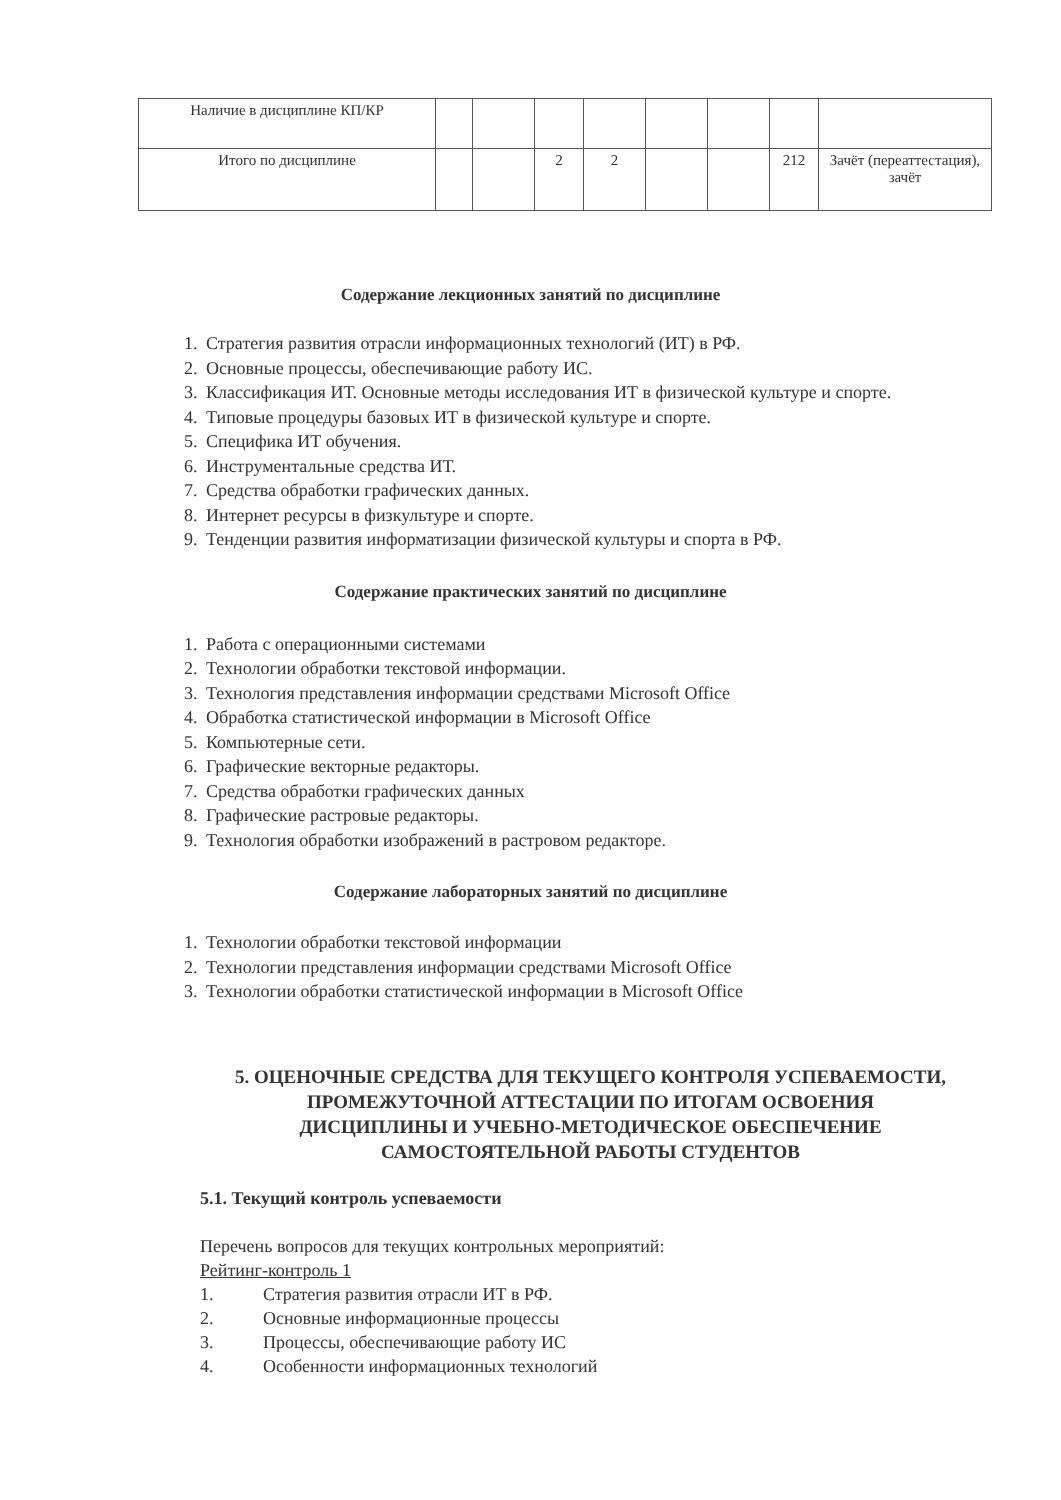| Наличие в дисциплине КП/КР | | | | | | | | |
| Итого по дисциплине | | | 2 | 2 | | | 212 | Зачёт (переаттестация), зачёт |
Содержание лекционных занятий по дисциплине
1. Стратегия развития отрасли информационных технологий (ИТ) в РФ.
2. Основные процессы, обеспечивающие работу ИС.
3. Классификация ИТ. Основные методы исследования ИТ в физической культуре и спорте.
4. Типовые процедуры базовых ИТ в физической культуре и спорте.
5. Специфика ИТ обучения.
6. Инструментальные средства ИТ.
7. Средства обработки графических данных.
8. Интернет ресурсы в физкультуре и спорте.
9. Тенденции развития информатизации физической культуры и спорта в РФ.
Содержание практических занятий по дисциплине
1. Работа с операционными системами
2. Технологии обработки текстовой информации.
3. Технология представления информации средствами Microsoft Office
4. Обработка статистической информации в Microsoft Office
5. Компьютерные сети.
6. Графические векторные редакторы.
7. Средства обработки графических данных
8. Графические растровые редакторы.
9. Технология обработки изображений в растровом редакторе.
Содержание лабораторных занятий по дисциплине
1. Технологии обработки текстовой информации
2. Технологии представления информации средствами Microsoft Office
3. Технологии обработки статистической информации в Microsoft Office
5. ОЦЕНОЧНЫЕ СРЕДСТВА ДЛЯ ТЕКУЩЕГО КОНТРОЛЯ УСПЕВАЕМОСТИ,
ПРОМЕЖУТОЧНОЙ АТТЕСТАЦИИ ПО ИТОГАМ ОСВОЕНИЯ
ДИСЦИПЛИНЫ И УЧЕБНО-МЕТОДИЧЕСКОЕ ОБЕСПЕЧЕНИЕ
САМОСТОЯТЕЛЬНОЙ РАБОТЫ СТУДЕНТОВ
5.1. Текущий контроль успеваемости
Перечень вопросов для текущих контрольных мероприятий:
Рейтинг-контроль 1
1. Стратегия развития отрасли ИТ в РФ.
2. Основные информационные процессы
3. Процессы, обеспечивающие работу ИС
4. Особенности информационных технологий